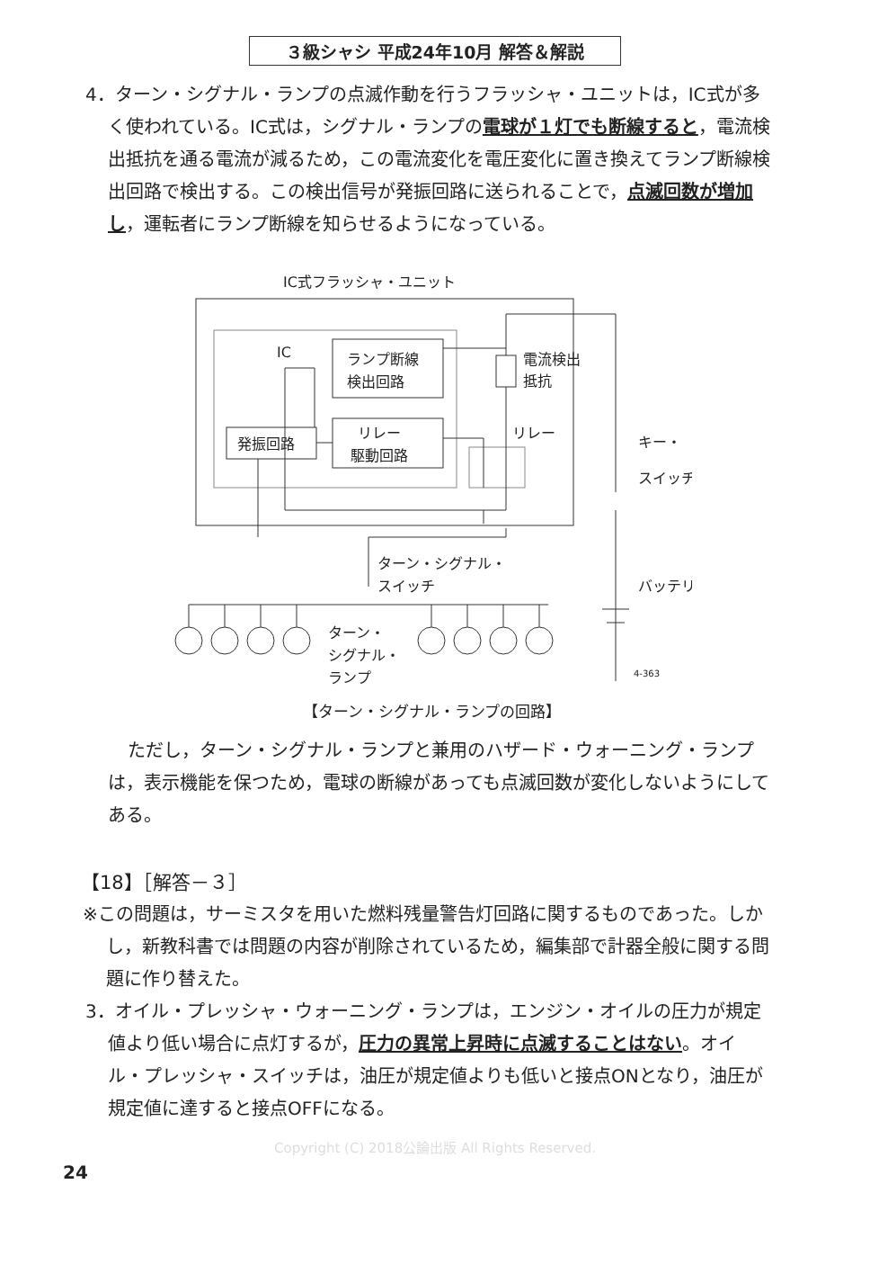３級シャシ 平成24年10月 解答＆解説
4．ターン・シグナル・ランプの点滅作動を行うフラッシャ・ユニットは，IC式が多く使われている。IC式は，シグナル・ランプの電球が１灯でも断線すると，電流検出抵抗を通る電流が減るため，この電流変化を電圧変化に置き換えてランプ断線検出回路で検出する。この検出信号が発振回路に送られることで，点滅回数が増加し，運転者にランプ断線を知らせるようになっている。
IC式フラッシャ・ユニット
IC
ランプ断線
検出回路
発振回路
リレー
駆動回路
電流検出
抵抗
リレー
キー・
スイッチ
バッテリ
ターン・シグナル・
スイッチ
ターン・
シグナル・
ランプ
4-363
【ターン・シグナル・ランプの回路】
ただし，ターン・シグナル・ランプと兼用のハザード・ウォーニング・ランプは，表示機能を保つため，電球の断線があっても点滅回数が変化しないようにしてある。
【18】［解答－３］
※この問題は，サーミスタを用いた燃料残量警告灯回路に関するものであった。しかし，新教科書では問題の内容が削除されているため，編集部で計器全般に関する問題に作り替えた。
3．オイル・プレッシャ・ウォーニング・ランプは，エンジン・オイルの圧力が規定値より低い場合に点灯するが，圧力の異常上昇時に点滅することはない。オイル・プレッシャ・スイッチは，油圧が規定値よりも低いと接点ONとなり，油圧が規定値に達すると接点OFFになる。
Copyright (C) 2018公論出版 All Rights Reserved.
24